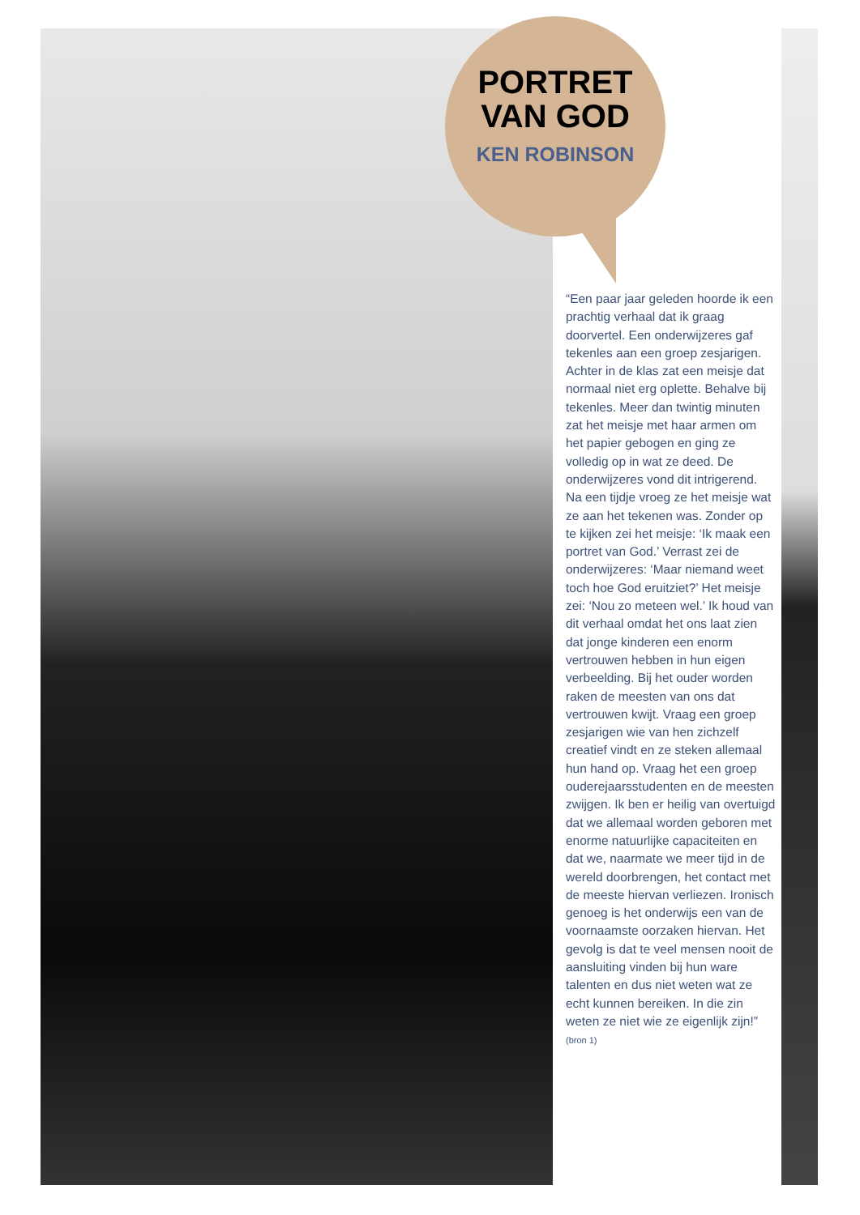PORTRET
VAN GOD
KEN ROBINSON
“Een paar jaar geleden hoorde ik een prachtig verhaal dat ik graag doorvertel. Een onderwijzeres gaf tekenles aan een groep zesjarigen. Achter in de klas zat een meisje dat normaal niet erg oplette. Behalve bij tekenles. Meer dan twintig minuten zat het meisje met haar armen om het papier gebogen en ging ze volledig op in wat ze deed. De onderwijzeres vond dit intrigerend. Na een tijdje vroeg ze het meisje wat ze aan het tekenen was. Zonder op te kijken zei het meisje: ‘Ik maak een portret van God.’ Verrast zei de onderwijzeres: ‘Maar niemand weet toch hoe God eruitziet?’ Het meisje zei: ‘Nou zo meteen wel.’ Ik houd van dit verhaal omdat het ons laat zien dat jonge kinderen een enorm vertrouwen hebben in hun eigen verbeelding. Bij het ouder worden raken de meesten van ons dat vertrouwen kwijt. Vraag een groep zesjarigen wie van hen zichzelf creatief vindt en ze steken allemaal hun hand op. Vraag het een groep ouderejaarsstudenten en de meesten zwijgen. Ik ben er heilig van overtuigd dat we allemaal worden geboren met enorme natuurlijke capaciteiten en dat we, naarmate we meer tijd in de wereld doorbrengen, het contact met de meeste hiervan verliezen. Ironisch genoeg is het onderwijs een van de voornaamste oorzaken hiervan. Het gevolg is dat te veel mensen nooit de aansluiting vinden bij hun ware talenten en dus niet weten wat ze echt kunnen bereiken. In die zin weten ze niet wie ze eigenlijk zijn!”
(bron 1)